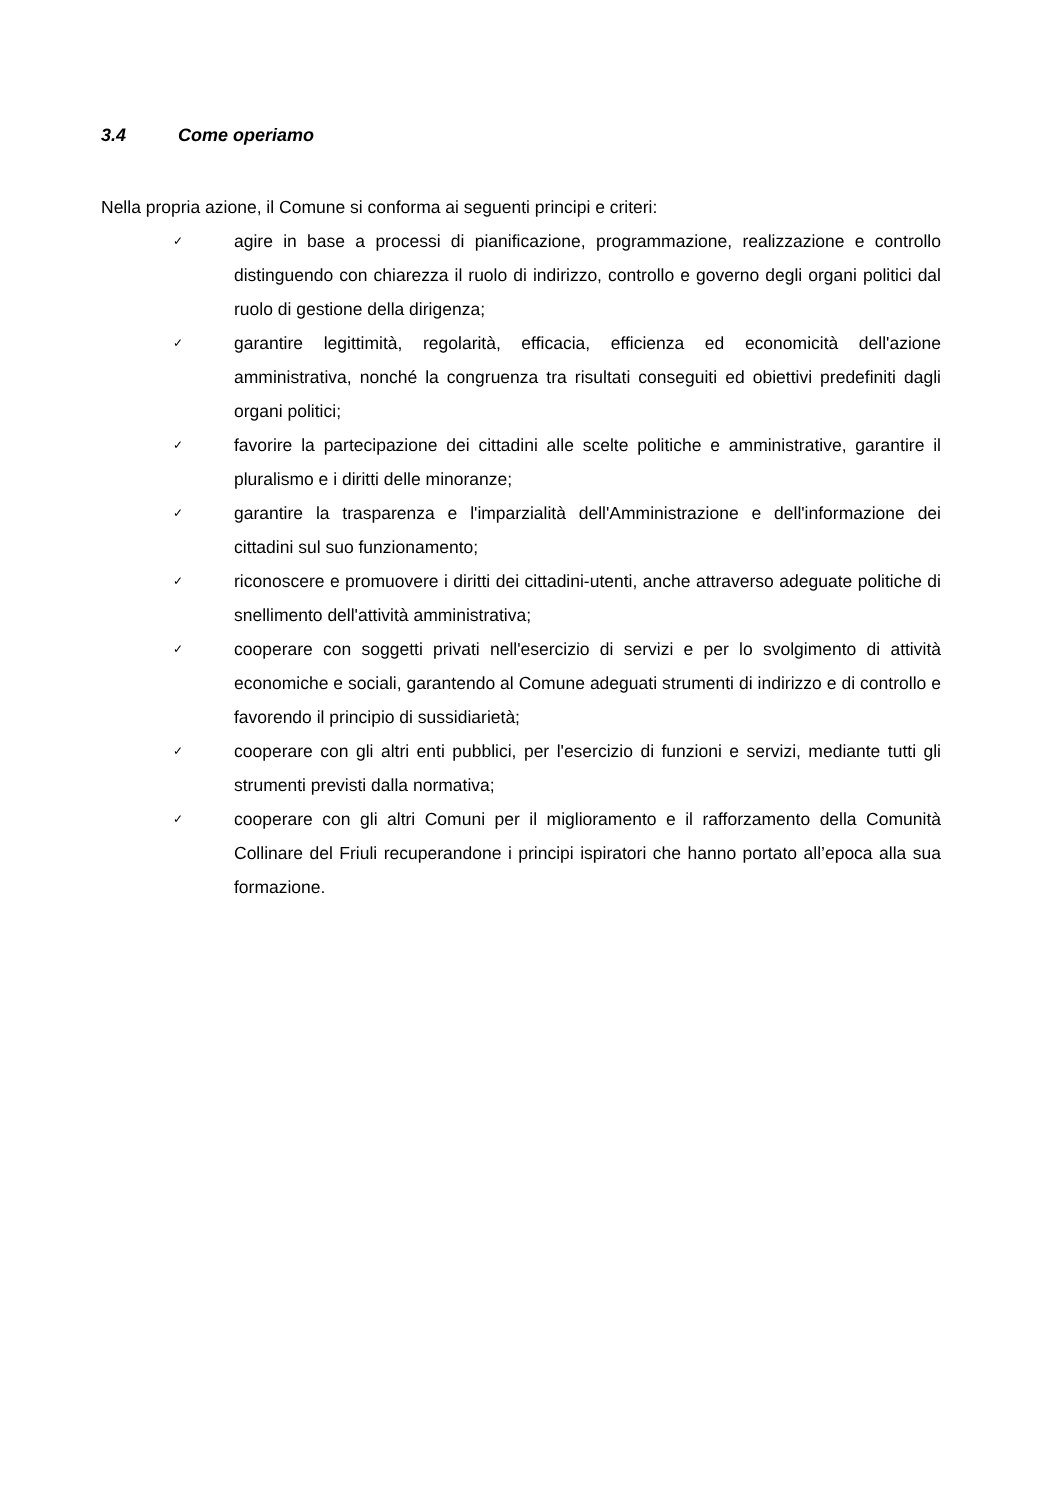3.4 Come operiamo
Nella propria azione, il Comune si conforma ai seguenti principi e criteri:
✓ agire in base a processi di pianificazione, programmazione, realizzazione e controllo distinguendo con chiarezza il ruolo di indirizzo, controllo e governo degli organi politici dal ruolo di gestione della dirigenza;
✓ garantire legittimità, regolarità, efficacia, efficienza ed economicità dell'azione amministrativa, nonché la congruenza tra risultati conseguiti ed obiettivi predefiniti dagli organi politici;
✓ favorire la partecipazione dei cittadini alle scelte politiche e amministrative, garantire il pluralismo e i diritti delle minoranze;
✓ garantire la trasparenza e l'imparzialità dell'Amministrazione e dell'informazione dei cittadini sul suo funzionamento;
✓ riconoscere e promuovere i diritti dei cittadini-utenti, anche attraverso adeguate politiche di snellimento dell'attività amministrativa;
✓ cooperare con soggetti privati nell'esercizio di servizi e per lo svolgimento di attività economiche e sociali, garantendo al Comune adeguati strumenti di indirizzo e di controllo e favorendo il principio di sussidiarietà;
✓ cooperare con gli altri enti pubblici, per l'esercizio di funzioni e servizi, mediante tutti gli strumenti previsti dalla normativa;
✓ cooperare con gli altri Comuni per il miglioramento e il rafforzamento della Comunità Collinare del Friuli recuperandone i principi ispiratori che hanno portato all’epoca alla sua formazione.